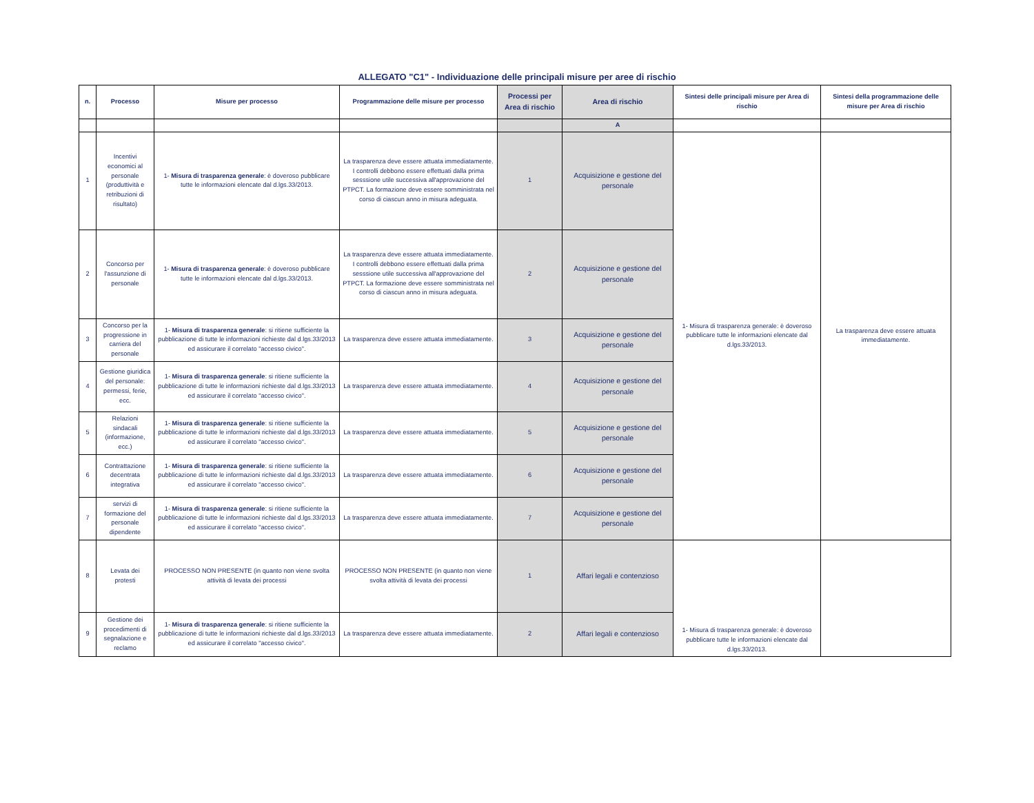ALLEGATO "C1" - Individuazione delle principali misure per aree di rischio
| n. | Processo | Misure per processo | Programmazione delle misure per processo | Processi per Area di rischio | Area di rischio | Sintesi delle principali misure per Area di rischio | Sintesi della programmazione delle misure per Area di rischio |
| --- | --- | --- | --- | --- | --- | --- | --- |
| | | | | | A | | |
| 1 | Incentivi economici al personale (produttività e retribuzioni di risultato) | 1- Misura di trasparenza generale : è doveroso pubblicare tutte le informazioni elencate dal d.lgs.33/2013. | La trasparenza deve essere attuata immediatamente. I controlli debbono essere effettuati dalla prima sesssione utile successiva all'approvazione del PTPCT. La formazione deve essere somministrata nel corso di ciascun anno in misura adeguata. | 1 | Acquisizione e gestione del personale | 1- Misura di trasparenza generale: è doveroso pubblicare tutte le informazioni elencate dal d.lgs.33/2013. | La trasparenza deve essere attuata immediatamente. |
| 2 | Concorso per l'assunzione di personale | 1- Misura di trasparenza generale : è doveroso pubblicare tutte le informazioni elencate dal d.lgs.33/2013. | La trasparenza deve essere attuata immediatamente. I controlli debbono essere effettuati dalla prima sesssione utile successiva all'approvazione del PTPCT. La formazione deve essere somministrata nel corso di ciascun anno in misura adeguata. | 2 | Acquisizione e gestione del personale | | |
| 3 | Concorso per la progressione in carriera del personale | 1- Misura di trasparenza generale : si ritiene sufficiente la pubblicazione di tutte le informazioni richieste dal d.lgs.33/2013 ed assicurare il correlato "accesso civico". | La trasparenza deve essere attuata immediatamente. | 3 | Acquisizione e gestione del personale | | |
| 4 | Gestione giuridica del personale: permessi, ferie, ecc. | 1- Misura di trasparenza generale : si ritiene sufficiente la pubblicazione di tutte le informazioni richieste dal d.lgs.33/2013 ed assicurare il correlato "accesso civico". | La trasparenza deve essere attuata immediatamente. | 4 | Acquisizione e gestione del personale | | |
| 5 | Relazioni sindacali (informazione, ecc.) | 1- Misura di trasparenza generale : si ritiene sufficiente la pubblicazione di tutte le informazioni richieste dal d.lgs.33/2013 ed assicurare il correlato "accesso civico". | La trasparenza deve essere attuata immediatamente. | 5 | Acquisizione e gestione del personale | | |
| 6 | Contrattazione decentrata integrativa | 1- Misura di trasparenza generale : si ritiene sufficiente la pubblicazione di tutte le informazioni richieste dal d.lgs.33/2013 ed assicurare il correlato "accesso civico". | La trasparenza deve essere attuata immediatamente. | 6 | Acquisizione e gestione del personale | | |
| 7 | servizi di formazione del personale dipendente | 1- Misura di trasparenza generale : si ritiene sufficiente la pubblicazione di tutte le informazioni richieste dal d.lgs.33/2013 ed assicurare il correlato "accesso civico". | La trasparenza deve essere attuata immediatamente. | 7 | Acquisizione e gestione del personale | | |
| 8 | Levata dei protesti | PROCESSO NON PRESENTE (in quanto non viene svolta attività di levata dei processi | PROCESSO NON PRESENTE (in quanto non viene svolta attività di levata dei processi | 1 | Affari legali e contenzioso | 1- Misura di trasparenza generale: è doveroso pubblicare tutte le informazioni elencate dal d.lgs.33/2013. | |
| 9 | Gestione dei procedimenti di segnalazione e reclamo | 1- Misura di trasparenza generale : si ritiene sufficiente la pubblicazione di tutte le informazioni richieste dal d.lgs.33/2013 ed assicurare il correlato "accesso civico". | La trasparenza deve essere attuata immediatamente. | 2 | Affari legali e contenzioso | | |